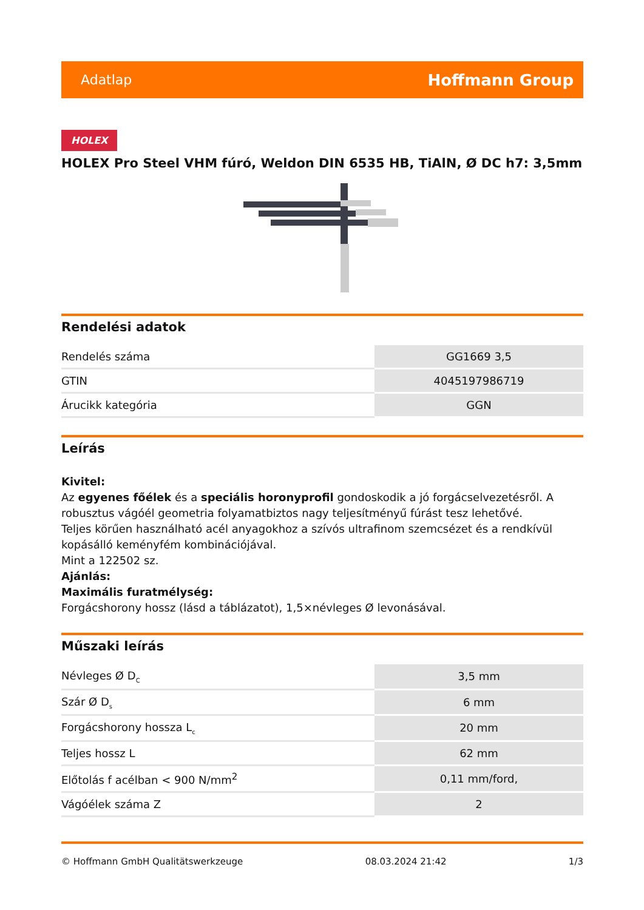Adatlap Hoffmann Group
HOLEX
HOLEX Pro Steel VHM fúró, Weldon DIN 6535 HB, TiAlN, Ø DC h7: 3,5mm
Rendelési adatok
| Rendelés száma | GG1669 3,5 |
| GTIN | 4045197986719 |
| Árucikk kategória | GGN |
Leírás
Kivitel:
Az egyenes főélek és a speciális horonyprofil gondoskodik a jó forgácselvezetésről. A robusztus vágóél geometria folyamatbiztos nagy teljesítményű fúrást tesz lehetővé.
Teljes körűen használható acél anyagokhoz a szívós ultrafinom szemcsézet és a rendkívül kopásálló keményfém kombinációjával.
Mint a 122502 sz.
Ajánlás:
Maximális furatmélység:
Forgácshorony hossz (lásd a táblázatot), 1,5×névleges Ø levonásával.
Műszaki leírás
| Névleges Ø D<sub>C</sub> | 3,5 mm |
| Szár Ø D<sub>s</sub> | 6 mm |
| Forgácshorony hossza L<sub>c</sub> | 20 mm |
| Teljes hossz L | 62 mm |
| Előtolás f acélban < 900 N/mm<sup>2</sup> | 0,11 mm/ford, |
| Vágóélek száma Z | 2 |
© Hoffmann GmbH Qualitätswerkzeuge 08.03.2024 21:42 1/3